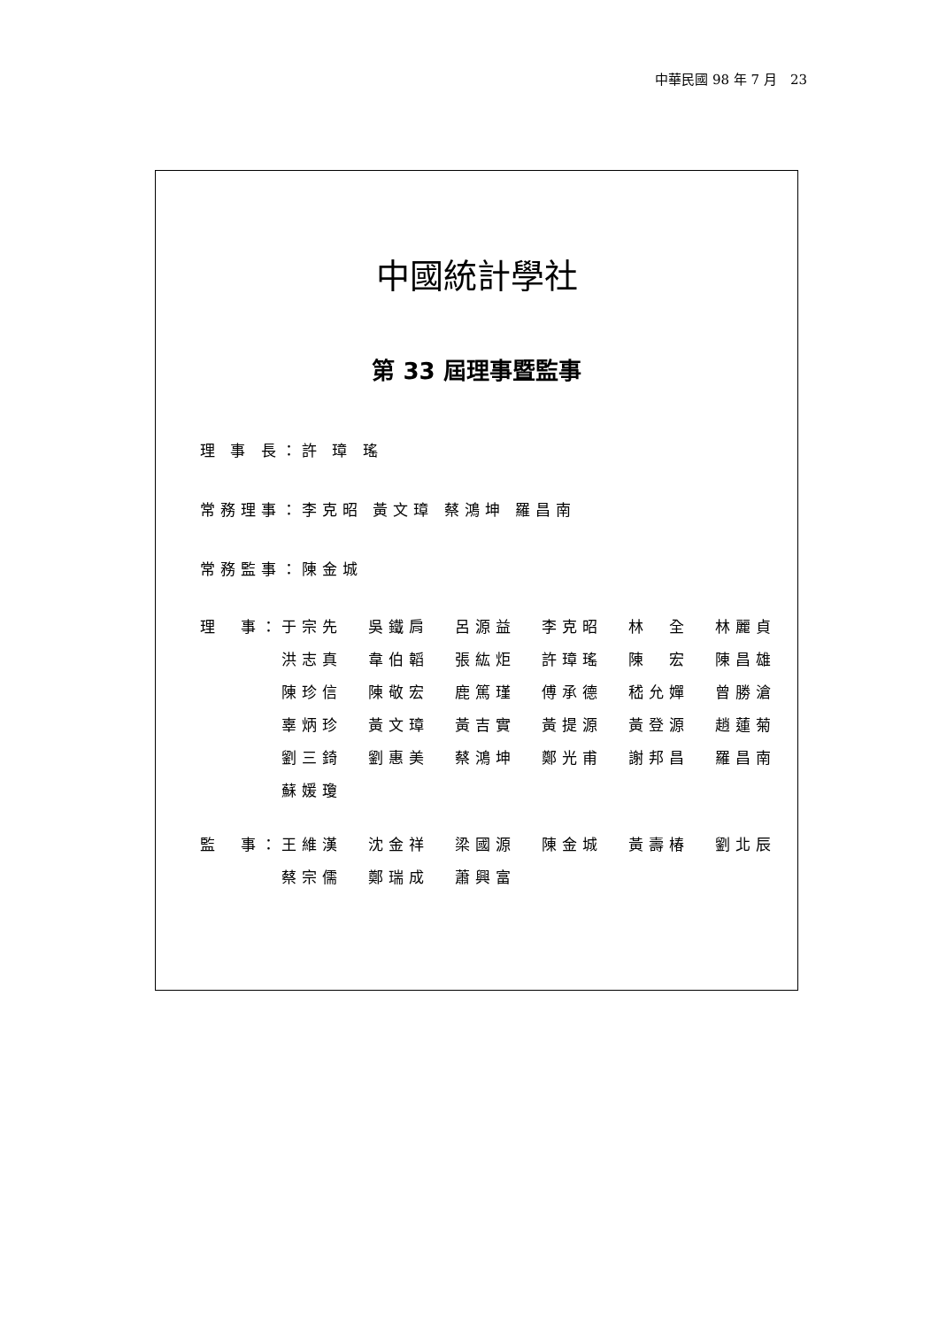中華民國 98 年 7 月　23
中國統計學社
第 33 屆理事暨監事
理 事 長：許 璋 瑤
常務理事：李克昭 黃文璋 蔡鴻坤 羅昌南
常務監事：陳金城
| 理 事： | 于宗先 | 吳鐵肩 | 呂源益 | 李克昭 | 林 全 | 林麗貞 |
| | 洪志真 | 韋伯韜 | 張紘炬 | 許璋瑤 | 陳 宏 | 陳昌雄 |
| | 陳珍信 | 陳敬宏 | 鹿篤瑾 | 傅承德 | 嵇允嬋 | 曾勝滄 |
| | 辜炳珍 | 黃文璋 | 黃吉實 | 黃提源 | 黃登源 | 趙蓮菊 |
| | 劉三錡 | 劉惠美 | 蔡鴻坤 | 鄭光甫 | 謝邦昌 | 羅昌南 |
| | 蘇媛瓊 | | | | | |
| 監 事： | 王維漢 | 沈金祥 | 梁國源 | 陳金城 | 黃壽椿 | 劉北辰 |
| | 蔡宗儒 | 鄭瑞成 | 蕭興富 | | | |